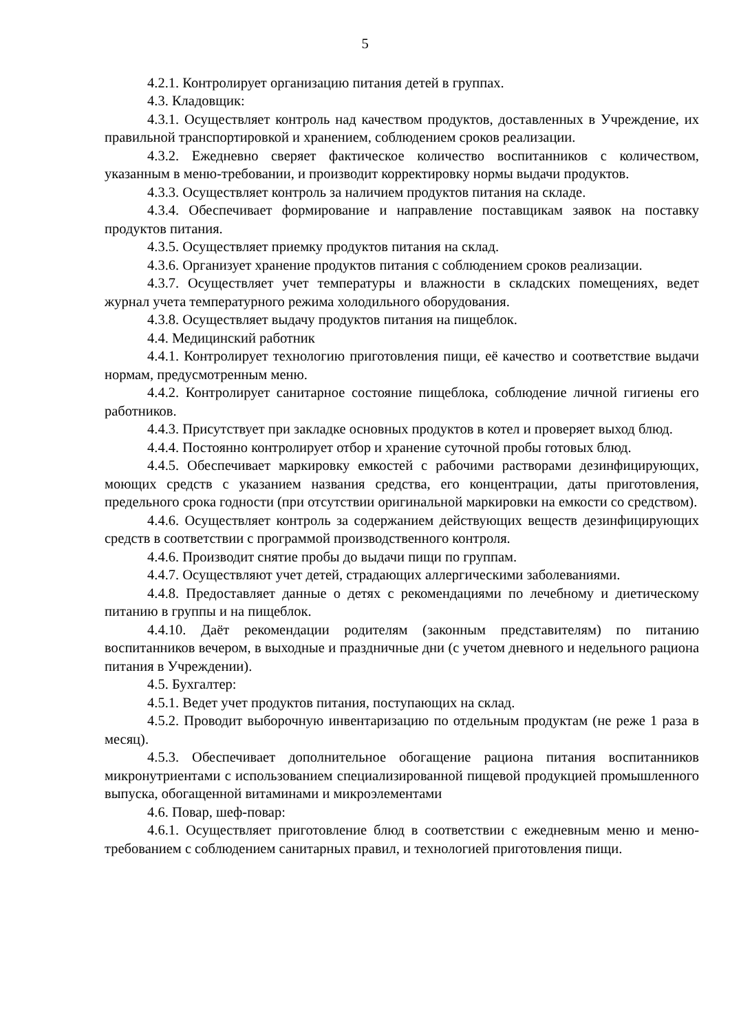5
4.2.1. Контролирует организацию питания детей в группах.
4.3. Кладовщик:
4.3.1. Осуществляет контроль над качеством продуктов, доставленных в Учреждение, их правильной транспортировкой и хранением, соблюдением сроков реализации.
4.3.2. Ежедневно сверяет фактическое количество воспитанников с количеством, указанным в меню-требовании, и производит корректировку нормы выдачи продуктов.
4.3.3. Осуществляет контроль за наличием продуктов питания на складе.
4.3.4. Обеспечивает формирование и направление поставщикам заявок на поставку продуктов питания.
4.3.5. Осуществляет приемку продуктов питания на склад.
4.3.6. Организует хранение продуктов питания с соблюдением сроков реализации.
4.3.7. Осуществляет учет температуры и влажности в складских помещениях, ведет журнал учета температурного режима холодильного оборудования.
4.3.8. Осуществляет выдачу продуктов питания на пищеблок.
4.4. Медицинский работник
4.4.1. Контролирует технологию приготовления пищи, её качество и соответствие выдачи нормам, предусмотренным меню.
4.4.2. Контролирует санитарное состояние пищеблока, соблюдение личной гигиены его работников.
4.4.3. Присутствует при закладке основных продуктов в котел и проверяет выход блюд.
4.4.4. Постоянно контролирует отбор и хранение суточной пробы готовых блюд.
4.4.5. Обеспечивает маркировку емкостей с рабочими растворами дезинфицирующих, моющих средств с указанием названия средства, его концентрации, даты приготовления, предельного срока годности (при отсутствии оригинальной маркировки на емкости со средством).
4.4.6. Осуществляет контроль за содержанием действующих веществ дезинфицирующих средств в соответствии с программой производственного контроля.
4.4.6. Производит снятие пробы до выдачи пищи по группам.
4.4.7. Осуществляют учет детей, страдающих аллергическими заболеваниями.
4.4.8. Предоставляет данные о детях с рекомендациями по лечебному и диетическому питанию в группы и на пищеблок.
4.4.10. Даёт рекомендации родителям (законным представителям) по питанию воспитанников вечером, в выходные и праздничные дни (с учетом дневного и недельного рациона питания в Учреждении).
4.5. Бухгалтер:
4.5.1. Ведет учет продуктов питания, поступающих на склад.
4.5.2. Проводит выборочную инвентаризацию по отдельным продуктам (не реже 1 раза в месяц).
4.5.3. Обеспечивает дополнительное обогащение рациона питания воспитанников микронутриентами с использованием специализированной пищевой продукцией промышленного выпуска, обогащенной витаминами и микроэлементами
4.6. Повар, шеф-повар:
4.6.1. Осуществляет приготовление блюд в соответствии с ежедневным меню и меню-требованием с соблюдением санитарных правил, и технологией приготовления пищи.